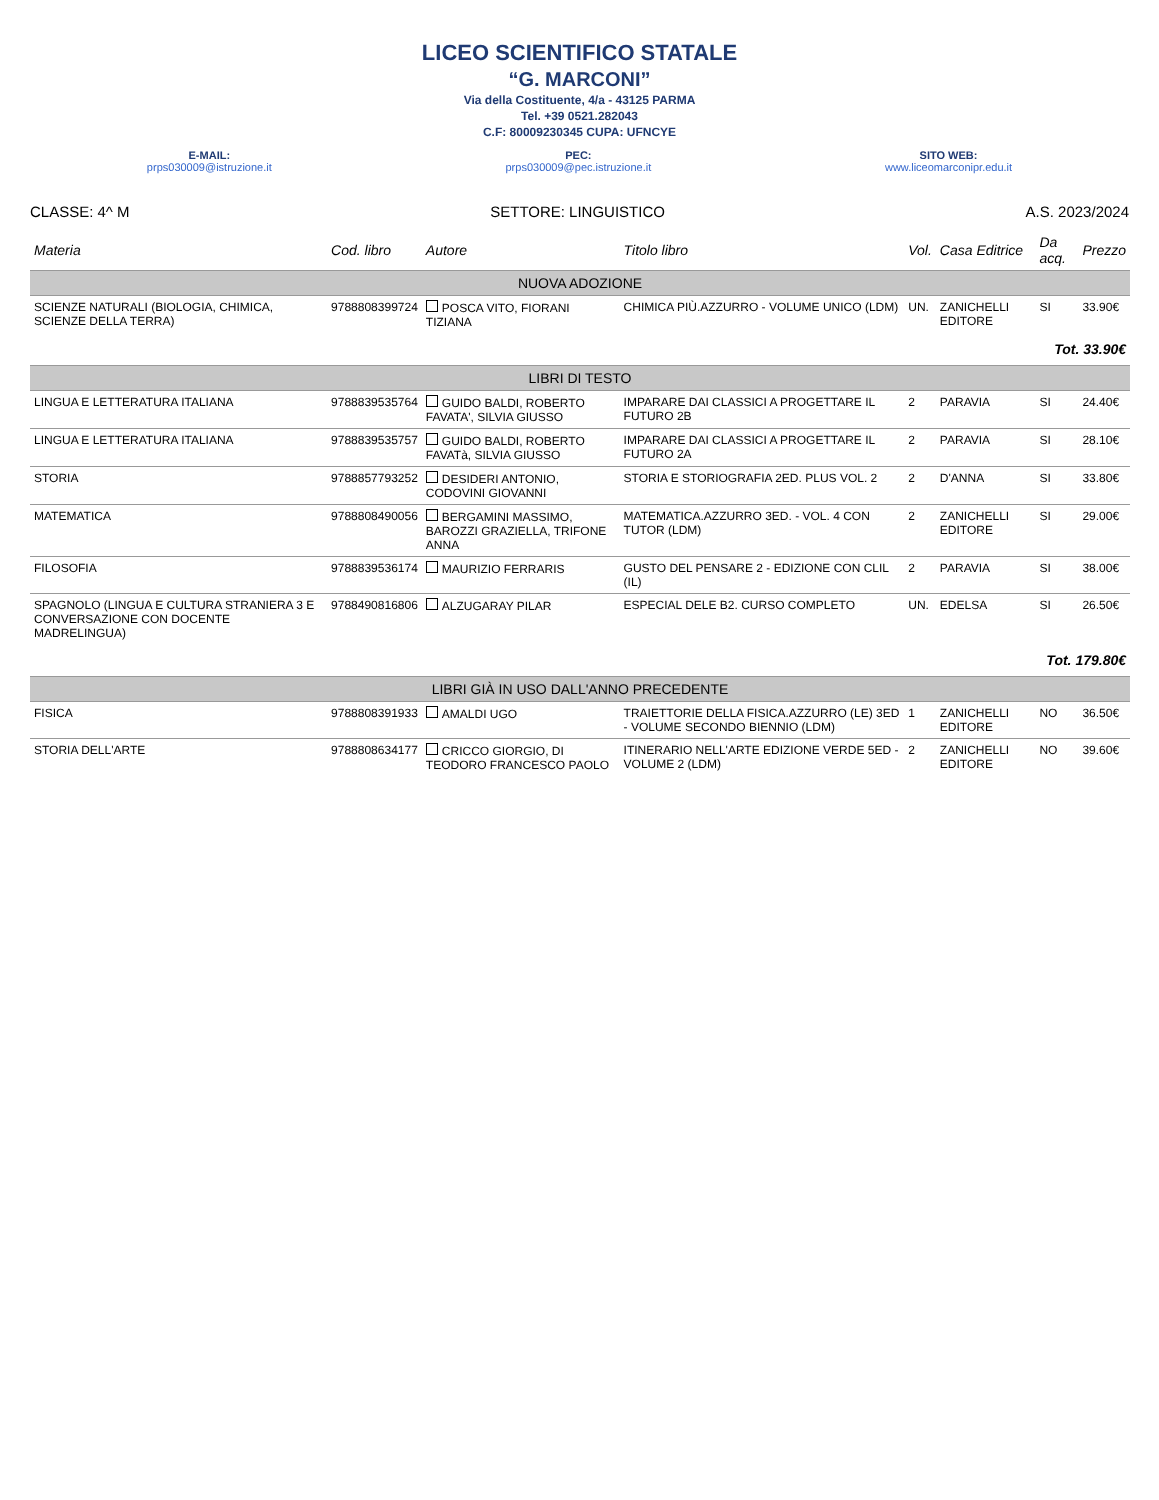LICEO SCIENTIFICO STATALE
“G. MARCONI”
Via della Costituente, 4/a - 43125 PARMA
Tel. +39 0521.282043
C.F: 80009230345 CUPA: UFNCYE
E-MAIL:
prps030009@istruzione.it
PEC:
prps030009@pec.istruzione.it
SITO WEB:
www.liceomarconipr.edu.it
CLASSE: 4^ M SETTORE: LINGUISTICO A.S. 2023/2024
| Materia | Cod. libro | Autore | Titolo libro | Vol. | Casa Editrice | Da acq. | Prezzo |
| --- | --- | --- | --- | --- | --- | --- | --- |
| NUOVA ADOZIONE | | | | | | | |
| SCIENZE NATURALI (BIOLOGIA, CHIMICA, SCIENZE DELLA TERRA) | 9788808399724 | POSCA VITO, FIORANI TIZIANA | CHIMICA PIÙ.AZZURRO - VOLUME UNICO (LDM) | UN. | ZANICHELLI EDITORE | SI | 33.90€ |
| Tot. 33.90€ | | | | | | | |
| LIBRI DI TESTO | | | | | | | |
| LINGUA E LETTERATURA ITALIANA | 9788839535764 | GUIDO BALDI, ROBERTO FAVATA', SILVIA GIUSSO | IMPARARE DAI CLASSICI A PROGETTARE IL FUTURO 2B | 2 | PARAVIA | SI | 24.40€ |
| LINGUA E LETTERATURA ITALIANA | 9788839535757 | GUIDO BALDI, ROBERTO FAVATà, SILVIA GIUSSO | IMPARARE DAI CLASSICI A PROGETTARE IL FUTURO 2A | 2 | PARAVIA | SI | 28.10€ |
| STORIA | 9788857793252 | DESIDERI ANTONIO, CODOVINI GIOVANNI | STORIA E STORIOGRAFIA 2ED. PLUS VOL. 2 | 2 | D'ANNA | SI | 33.80€ |
| MATEMATICA | 9788808490056 | BERGAMINI MASSIMO, BAROZZI GRAZIELLA, TRIFONE ANNA | MATEMATICA.AZZURRO 3ED. - VOL. 4 CON TUTOR (LDM) | 2 | ZANICHELLI EDITORE | SI | 29.00€ |
| FILOSOFIA | 9788839536174 | MAURIZIO FERRARIS | GUSTO DEL PENSARE 2 - EDIZIONE CON CLIL (IL) | 2 | PARAVIA | SI | 38.00€ |
| SPAGNOLO (LINGUA E CULTURA STRANIERA 3 E CONVERSAZIONE CON DOCENTE MADRELINGUA) | 9788490816806 | ALZUGARAY PILAR | ESPECIAL DELE B2. CURSO COMPLETO | UN. | EDELSA | SI | 26.50€ |
| Tot. 179.80€ | | | | | | | |
| LIBRI GIÀ IN USO DALL'ANNO PRECEDENTE | | | | | | | |
| FISICA | 9788808391933 | AMALDI UGO | TRAIETTORIE DELLA FISICA.AZZURRO (LE) 3ED - VOLUME SECONDO BIENNIO (LDM) | 1 | ZANICHELLI EDITORE | NO | 36.50€ |
| STORIA DELL'ARTE | 9788808634177 | CRICCO GIORGIO, DI TEODORO FRANCESCO PAOLO | ITINERARIO NELL'ARTE EDIZIONE VERDE 5ED - VOLUME 2 (LDM) | 2 | ZANICHELLI EDITORE | NO | 39.60€ |